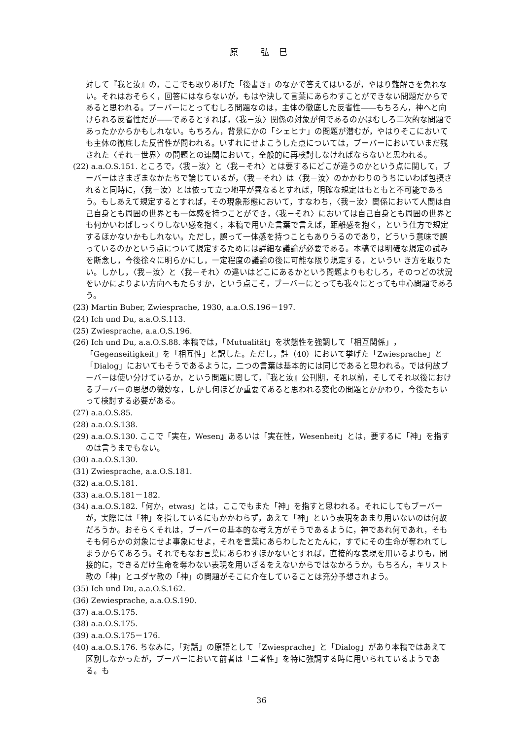原 弘巳
対して『我と汝』の，ここでも取りあげた「後書き」のなかで答えてはいるが，やはり難解さを免れない。それはおそらく，回答にはならないが，もはや決して言葉にあらわすことができない問題だからであると思われる。ブーバーにとってむしろ問題なのは，主体の徹底した反省性――もちろん，神へと向けられる反省性だが――であるとすれば，〈我－汝〉関係の対象が何であるのかはむしろ二次的な問題であったかからかもしれない。もちろん，背景にかの「シェヒナ」の問題が潜むが，やはりそこにおいても主体の徹底した反省性が問われる。いずれにせよこうした点については，ブーバーにおいていまだ残された〈それ－世界〉の問題との連関において，全般的に再検討しなければならないと思われる。
(22) a.a.O.S.151. ところで，〈我－汝〉と〈我－それ〉とは要するにどこが違うのかという点に関して，ブーバーはさまざまなかたちで論じているが，〈我－それ〉は〈我－汝〉のかかわりのうちにいわば包摂されると同時に，〈我－汝〉とは依って立つ地平が異なるとすれば，明確な規定はもともと不可能であろう。もしあえて規定するとすれば，その現象形態において，すなわち，〈我－汝〉関係において人間は自己自身とも周囲の世界とも一体感を持つことができ，〈我－それ〉においては自己自身とも周囲の世界とも何かいわばしっくりしない感を抱く，本稿で用いた言葉で言えば，距離感を抱く，という仕方で規定するほかないかもしれない。ただし，誤って一体感を持つこともありうるのであり，どういう意味で誤っているのかという点について規定するためには詳細な議論が必要である。本稿では明確な規定の試みを断念し，今後徐々に明らかにし，一定程度の議論の後に可能な限り規定する，というい き方を取りたい。しかし，〈我－汝〉と〈我－それ〉の違いはどこにあるかという問題よりもむしろ，そのつどの状況をいかによりよい方向へもたらすか，という点こそ，ブーバーにとっても我々にとっても中心問題であろう。
(23) Martin Buber, Zwiesprache, 1930, a.a.O.S.196－197.
(24) Ich und Du, a.a.O.S.113.
(25) Zwiesprache, a.a.O,S.196.
(26) Ich und Du, a.a.O.S.88. 本稿では，「Mutualität」を状態性を強調して「相互関係」，「Gegenseitigkeit」を「相互性」と訳した。ただし，註（40）において挙げた「Zwiesprache」と「Dialog」においてもそうであるように，二つの言葉は基本的には同じであると思われる。では何故ブーバーは使い分けているか，という問題に関して，『我と汝』公刊期，それ以前，そしてそれ以後におけるブーバーの思想の微妙な，しかし何ほどか重要であると思われる変化の問題とかかわり，今後たちいって検討する必要がある。
(27) a.a.O.S.85.
(28) a.a.O.S.138.
(29) a.a.O.S.130. ここで「実在，Wesen」あるいは「実在性，Wesenheit」とは，要するに「神」を指すのは言うまでもない。
(30) a.a.O.S.130.
(31) Zwiesprache, a.a.O.S.181.
(32) a.a.O.S.181.
(33) a.a.O.S.181－182.
(34) a.a.O.S.182.「何か，etwas」とは，ここでもまた「神」を指すと思われる。それにしてもブーバーが，実際には「神」を指しているにもかかわらず，あえて「神」という表現をあまり用いないのは何故だろうか。おそらくそれは，ブーバーの基本的な考え方がそうであるように，神であれ何であれ，そもそも何らかの対象にせよ事象にせよ，それを言葉にあらわしたとたんに，すでにその生命が奪われてしまうからであろう。それでもなお言葉にあらわすほかないとすれば，直接的な表現を用いるよりも，間接的に，できるだけ生命を奪わない表現を用いざるをえないからではなかろうか。もちろん，キリスト教の「神」とユダヤ教の「神」の問題がそこに介在していることは充分予想されよう。
(35) Ich und Du, a.a.O.S.162.
(36) Zewiesprache, a.a.O.S.190.
(37) a.a.O.S.175.
(38) a.a.O.S.175.
(39) a.a.O.S.175－176.
(40) a.a.O.S.176. ちなみに，「対話」の原語として「Zwiesprache」と「Dialog」があり本稿ではあえて区別しなかったが，ブーバーにおいて前者は「二者性」を特に強調する時に用いられているようである。も
36